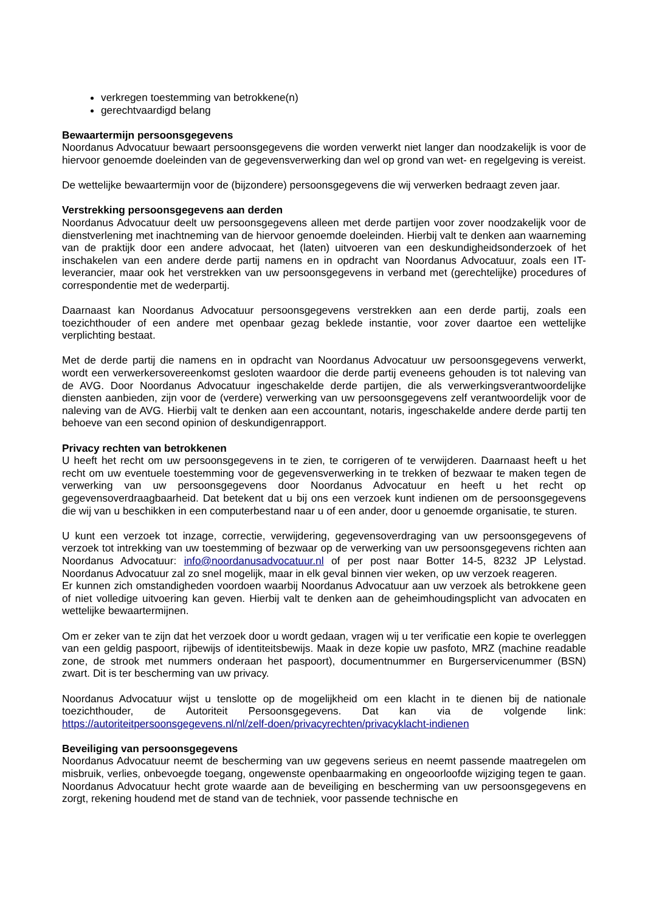verkregen toestemming van betrokkene(n)
gerechtvaardigd belang
Bewaartermijn persoonsgegevens
Noordanus Advocatuur bewaart persoonsgegevens die worden verwerkt niet langer dan noodzakelijk is voor de hiervoor genoemde doeleinden van de gegevensverwerking dan wel op grond van wet- en regelgeving is vereist.
De wettelijke bewaartermijn voor de (bijzondere) persoonsgegevens die wij verwerken bedraagt zeven jaar.
Verstrekking persoonsgegevens aan derden
Noordanus Advocatuur deelt uw persoonsgegevens alleen met derde partijen voor zover noodzakelijk voor de dienstverlening met inachtneming van de hiervoor genoemde doeleinden. Hierbij valt te denken aan waarneming van de praktijk door een andere advocaat, het (laten) uitvoeren van een deskundigheidsonderzoek of het inschakelen van een andere derde partij namens en in opdracht van Noordanus Advocatuur, zoals een IT-leverancier, maar ook het verstrekken van uw persoonsgegevens in verband met (gerechtelijke) procedures of correspondentie met de wederpartij.
Daarnaast kan Noordanus Advocatuur persoonsgegevens verstrekken aan een derde partij, zoals een toezichthouder of een andere met openbaar gezag beklede instantie, voor zover daartoe een wettelijke verplichting bestaat.
Met de derde partij die namens en in opdracht van Noordanus Advocatuur uw persoonsgegevens verwerkt, wordt een verwerkersovereenkomst gesloten waardoor die derde partij eveneens gehouden is tot naleving van de AVG. Door Noordanus Advocatuur ingeschakelde derde partijen, die als verwerkingsverantwoordelijke diensten aanbieden, zijn voor de (verdere) verwerking van uw persoonsgegevens zelf verantwoordelijk voor de naleving van de AVG. Hierbij valt te denken aan een accountant, notaris, ingeschakelde andere derde partij ten behoeve van een second opinion of deskundigenrapport.
Privacy rechten van betrokkenen
U heeft het recht om uw persoonsgegevens in te zien, te corrigeren of te verwijderen. Daarnaast heeft u het recht om uw eventuele toestemming voor de gegevensverwerking in te trekken of bezwaar te maken tegen de verwerking van uw persoonsgegevens door Noordanus Advocatuur en heeft u het recht op gegevensoverdraagbaarheid. Dat betekent dat u bij ons een verzoek kunt indienen om de persoonsgegevens die wij van u beschikken in een computerbestand naar u of een ander, door u genoemde organisatie, te sturen.
U kunt een verzoek tot inzage, correctie, verwijdering, gegevensoverdraging van uw persoonsgegevens of verzoek tot intrekking van uw toestemming of bezwaar op de verwerking van uw persoonsgegevens richten aan Noordanus Advocatuur: info@noordanusadvocatuur.nl of per post naar Botter 14-5, 8232 JP Lelystad. Noordanus Advocatuur zal zo snel mogelijk, maar in elk geval binnen vier weken, op uw verzoek reageren.
Er kunnen zich omstandigheden voordoen waarbij Noordanus Advocatuur aan uw verzoek als betrokkene geen of niet volledige uitvoering kan geven. Hierbij valt te denken aan de geheimhoudingsplicht van advocaten en wettelijke bewaartermijnen.
Om er zeker van te zijn dat het verzoek door u wordt gedaan, vragen wij u ter verificatie een kopie te overleggen van een geldig paspoort, rijbewijs of identiteitsbewijs. Maak in deze kopie uw pasfoto, MRZ (machine readable zone, de strook met nummers onderaan het paspoort), documentnummer en Burgerservicenummer (BSN) zwart. Dit is ter bescherming van uw privacy.
Noordanus Advocatuur wijst u tenslotte op de mogelijkheid om een klacht in te dienen bij de nationale toezichthouder, de Autoriteit Persoonsgegevens. Dat kan via de volgende link: https://autoriteitpersoonsgegevens.nl/nl/zelf-doen/privacyrechten/privacyklacht-indienen
Beveiliging van persoonsgegevens
Noordanus Advocatuur neemt de bescherming van uw gegevens serieus en neemt passende maatregelen om misbruik, verlies, onbevoegde toegang, ongewenste openbaarmaking en ongeoorloofde wijziging tegen te gaan. Noordanus Advocatuur hecht grote waarde aan de beveiliging en bescherming van uw persoonsgegevens en zorgt, rekening houdend met de stand van de techniek, voor passende technische en